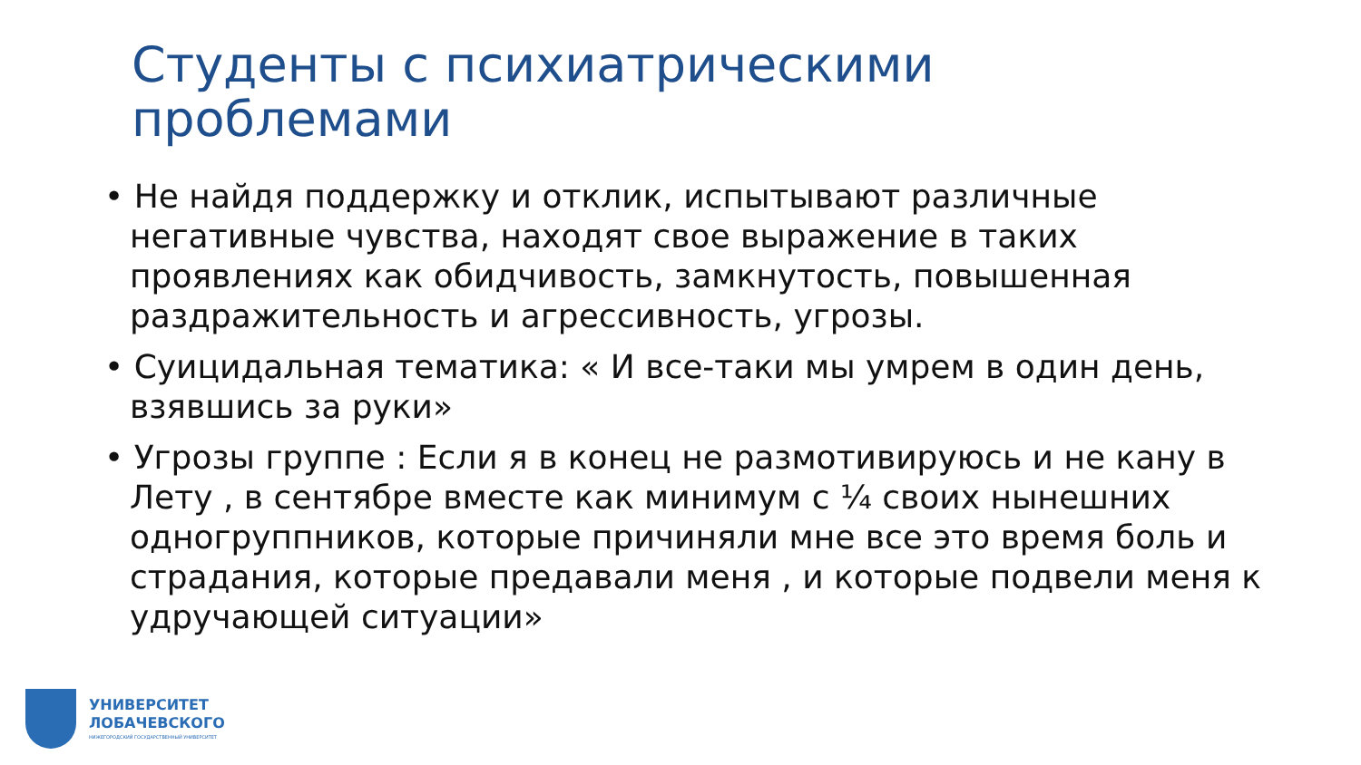Студенты с психиатрическими проблемами
• Не найдя поддержку и отклик, испытывают различные негативные чувства, находят свое выражение в таких проявлениях как обидчивость, замкнутость, повышенная раздражительность и агрессивность, угрозы.
• Суицидальная тематика: « И все-таки мы умрем в один день, взявшись за руки»
• Угрозы группе : Если я в конец не размотивируюсь и не кану в Лету , в сентябре вместе как минимум с ¼ своих нынешних одногруппников, которые причиняли мне все это время боль и страдания, которые предавали меня , и которые подвели меня к удручающей ситуации»
УНИВЕРСИТЕТ
ЛОБАЧЕВСКОГО
НИЖЕГОРОДСКИЙ ГОСУДАРСТВЕННЫЙ УНИВЕРСИТЕТ